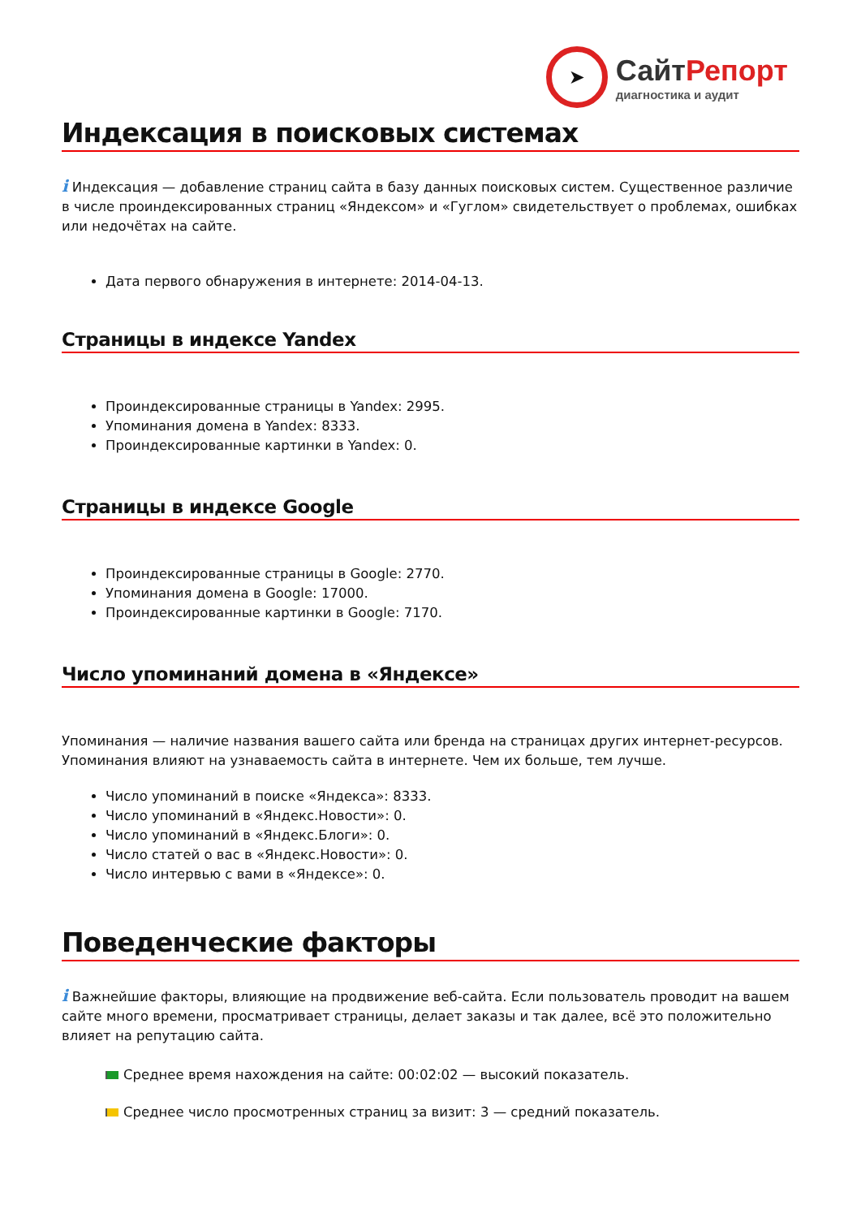➤
СайтРепорт
диагностика и аудит
Индексация в поисковых системах
i Индексация — добавление страниц сайта в базу данных поисковых систем. Существенное различие в числе проиндексированных страниц «Яндексом» и «Гуглом» свидетельствует о проблемах, ошибках или недочётах на сайте.
Дата первого обнаружения в интернете: 2014-04-13.
Страницы в индексе Yandex
Проиндексированные страницы в Yandex: 2995.
Упоминания домена в Yandex: 8333.
Проиндексированные картинки в Yandex: 0.
Страницы в индексе Google
Проиндексированные страницы в Google: 2770.
Упоминания домена в Google: 17000.
Проиндексированные картинки в Google: 7170.
Число упоминаний домена в «Яндексе»
Упоминания — наличие названия вашего сайта или бренда на страницах других интернет-ресурсов. Упоминания влияют на узнаваемость сайта в интернете. Чем их больше, тем лучше.
Число упоминаний в поиске «Яндекса»: 8333.
Число упоминаний в «Яндекс.Новости»: 0.
Число упоминаний в «Яндекс.Блоги»: 0.
Число статей о вас в «Яндекс.Новости»: 0.
Число интервью с вами в «Яндексе»: 0.
Поведенческие факторы
i Важнейшие факторы, влияющие на продвижение веб-сайта. Если пользователь проводит на вашем сайте много времени, просматривает страницы, делает заказы и так далее, всё это положительно влияет на репутацию сайта.
Среднее время нахождения на сайте: 00:02:02 — высокий показатель.
Среднее число просмотренных страниц за визит: 3 — средний показатель.